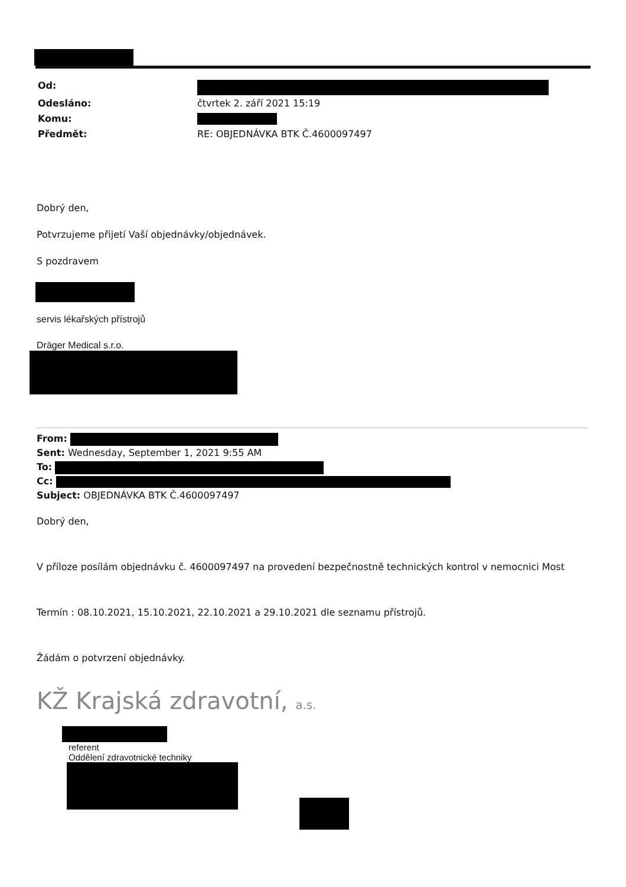| Od: | |
| Odesláno: | čtvrtek 2. září 2021 15:19 |
| Komu: | |
| Předmět: | RE: OBJEDNÁVKA BTK Č.4600097497 |
Dobrý den,
Potvrzujeme přijetí Vaší objednávky/objednávek.
S pozdravem
servis lékařských přístrojů
Dräger Medical s.r.o.
From:
Sent: Wednesday, September 1, 2021 9:55 AM
To:
Cc:
Subject: OBJEDNÁVKA BTK Č.4600097497
Dobrý den,
V příloze posílám objednávku č. 4600097497 na provedení bezpečnostně technických kontrol v nemocnici Most
Termín : 08.10.2021, 15.10.2021, 22.10.2021 a 29.10.2021 dle seznamu přístrojů.
Žádám o potvrzení objednávky.
KŽ Krajská zdravotní, a.s.
referent
Oddělení zdravotnické techniky